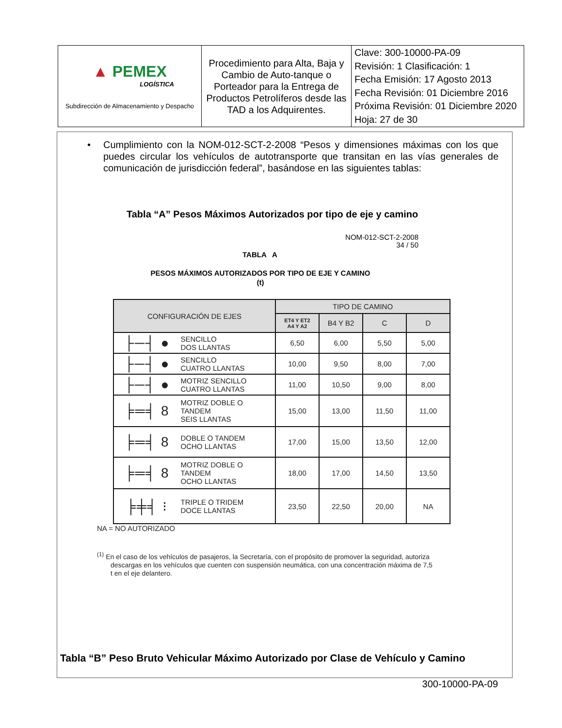| ▲ PEMEX LOGÍSTICA Subdirección de Almacenamiento y Despacho | Procedimiento para Alta, Baja y Cambio de Auto-tanque o Porteador para la Entrega de Productos Petrolíferos desde las TAD a los Adquirentes. | Clave: 300-10000-PA-09 Revisión: 1 Clasificación: 1 Fecha Emisión: 17 Agosto 2013 Fecha Revisión: 01 Diciembre 2016 Próxima Revisión: 01 Diciembre 2020 Hoja: 27 de 30 |
• Cumplimiento con la NOM-012-SCT-2-2008 “Pesos y dimensiones máximas con los que puedes circular los vehículos de autotransporte que transitan en las vías generales de comunicación de jurisdicción federal”, basándose en las siguientes tablas:
Tabla “A” Pesos Máximos Autorizados por tipo de eje y camino
NOM-012-SCT-2-2008
34 / 50
TABLA A
PESOS MÁXIMOS AUTORIZADOS POR TIPO DE EJE Y CAMINO
(t)
| CONFIGURACIÓN DE EJES | | TIPO DE CAMINO | | | |
| --- | --- | --- | --- | --- | --- |
| | | ET4 Y ET2 A4 Y A2 | B4 Y B2 | C | D |
| ├─┤ ● | SENCILLO DOS LLANTAS | 6,50 | 6,00 | 5,50 | 5,00 |
| ├─┤ ● | SENCILLO CUATRO LLANTAS | 10,00 | 9,50 | 8,00 | 7,00 |
| ├─┤ ● | MOTRIZ SENCILLO CUATRO LLANTAS | 11,00 | 10,50 | 9,00 | 8,00 |
| ╞═╡ 8 | MOTRIZ DOBLE O TANDEM SEIS LLANTAS | 15,00 | 13,00 | 11,50 | 11,00 |
| ╞═╡ 8 | DOBLE O TANDEM OCHO LLANTAS | 17,00 | 15,00 | 13,50 | 12,00 |
| ╞═╡ 8 | MOTRIZ DOBLE O TANDEM OCHO LLANTAS | 18,00 | 17,00 | 14,50 | 13,50 |
| ╞╪╡ ⁝ | TRIPLE O TRIDEM DOCE LLANTAS | 23,50 | 22,50 | 20,00 | NA |
NA = NO AUTORIZADO
<sup>(1)</sup> En el caso de los vehículos de pasajeros, la Secretaría, con el propósito de promover la seguridad, autoriza descargas en los vehículos que cuenten con suspensión neumática, con una concentración máxima de 7,5 t en el eje delantero.
Tabla “B” Peso Bruto Vehicular Máximo Autorizado por Clase de Vehículo y Camino
300-10000-PA-09